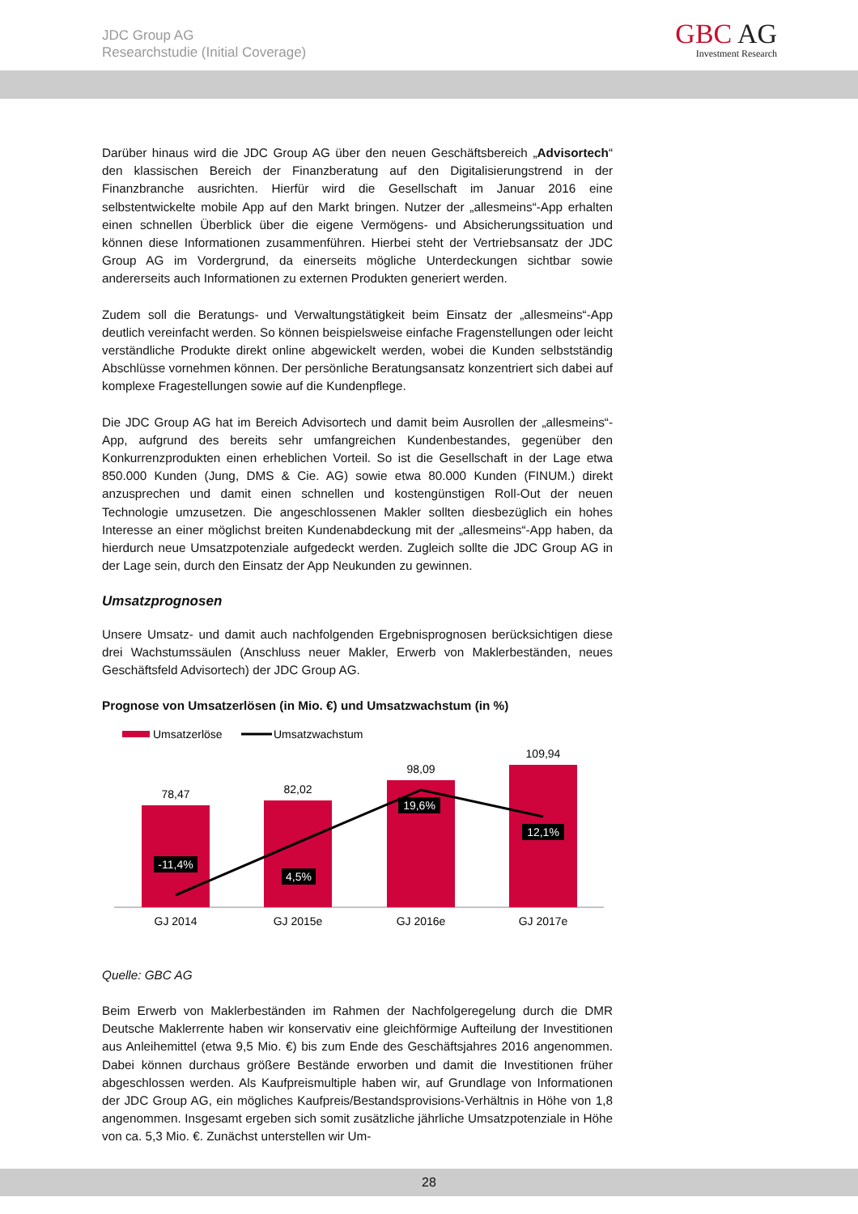JDC Group AG
Researchstudie (Initial Coverage)
GBC AG
Investment Research
Darüber hinaus wird die JDC Group AG über den neuen Geschäftsbereich „Advisortech“ den klassischen Bereich der Finanzberatung auf den Digitalisierungstrend in der Finanzbranche ausrichten. Hierfür wird die Gesellschaft im Januar 2016 eine selbstentwickelte mobile App auf den Markt bringen. Nutzer der „allesmeins“-App erhalten einen schnellen Überblick über die eigene Vermögens- und Absicherungssituation und können diese Informationen zusammenführen. Hierbei steht der Vertriebsansatz der JDC Group AG im Vordergrund, da einerseits mögliche Unterdeckungen sichtbar sowie andererseits auch Informationen zu externen Produkten generiert werden.
Zudem soll die Beratungs- und Verwaltungstätigkeit beim Einsatz der „allesmeins“-App deutlich vereinfacht werden. So können beispielsweise einfache Fragenstellungen oder leicht verständliche Produkte direkt online abgewickelt werden, wobei die Kunden selbstständig Abschlüsse vornehmen können. Der persönliche Beratungsansatz konzentriert sich dabei auf komplexe Fragestellungen sowie auf die Kundenpflege.
Die JDC Group AG hat im Bereich Advisortech und damit beim Ausrollen der „allesmeins“-App, aufgrund des bereits sehr umfangreichen Kundenbestandes, gegenüber den Konkurrenzprodukten einen erheblichen Vorteil. So ist die Gesellschaft in der Lage etwa 850.000 Kunden (Jung, DMS & Cie. AG) sowie etwa 80.000 Kunden (FINUM.) direkt anzusprechen und damit einen schnellen und kostengünstigen Roll-Out der neuen Technologie umzusetzen. Die angeschlossenen Makler sollten diesbezüglich ein hohes Interesse an einer möglichst breiten Kundenabdeckung mit der „allesmeins“-App haben, da hierdurch neue Umsatzpotenziale aufgedeckt werden. Zugleich sollte die JDC Group AG in der Lage sein, durch den Einsatz der App Neukunden zu gewinnen.
Umsatzprognosen
Unsere Umsatz- und damit auch nachfolgenden Ergebnisprognosen berücksichtigen diese drei Wachstumssäulen (Anschluss neuer Makler, Erwerb von Maklerbeständen, neues Geschäftsfeld Advisortech) der JDC Group AG.
Prognose von Umsatzerlösen (in Mio. €) und Umsatzwachstum (in %)
Umsatzerlöse
Umsatzwachstum
78,47
82,02
98,09
109,94
-11,4%
4,5%
19,6%
12,1%
GJ 2014
GJ 2015e
GJ 2016e
GJ 2017e
Quelle: GBC AG
Beim Erwerb von Maklerbeständen im Rahmen der Nachfolgeregelung durch die DMR Deutsche Maklerrente haben wir konservativ eine gleichförmige Aufteilung der Investitionen aus Anleihemittel (etwa 9,5 Mio. €) bis zum Ende des Geschäftsjahres 2016 angenommen. Dabei können durchaus größere Bestände erworben und damit die Investitionen früher abgeschlossen werden. Als Kaufpreismultiple haben wir, auf Grundlage von Informationen der JDC Group AG, ein mögliches Kaufpreis/Bestandsprovisions-Verhältnis in Höhe von 1,8 angenommen. Insgesamt ergeben sich somit zusätzliche jährliche Umsatzpotenziale in Höhe von ca. 5,3 Mio. €. Zunächst unterstellen wir Um-
28